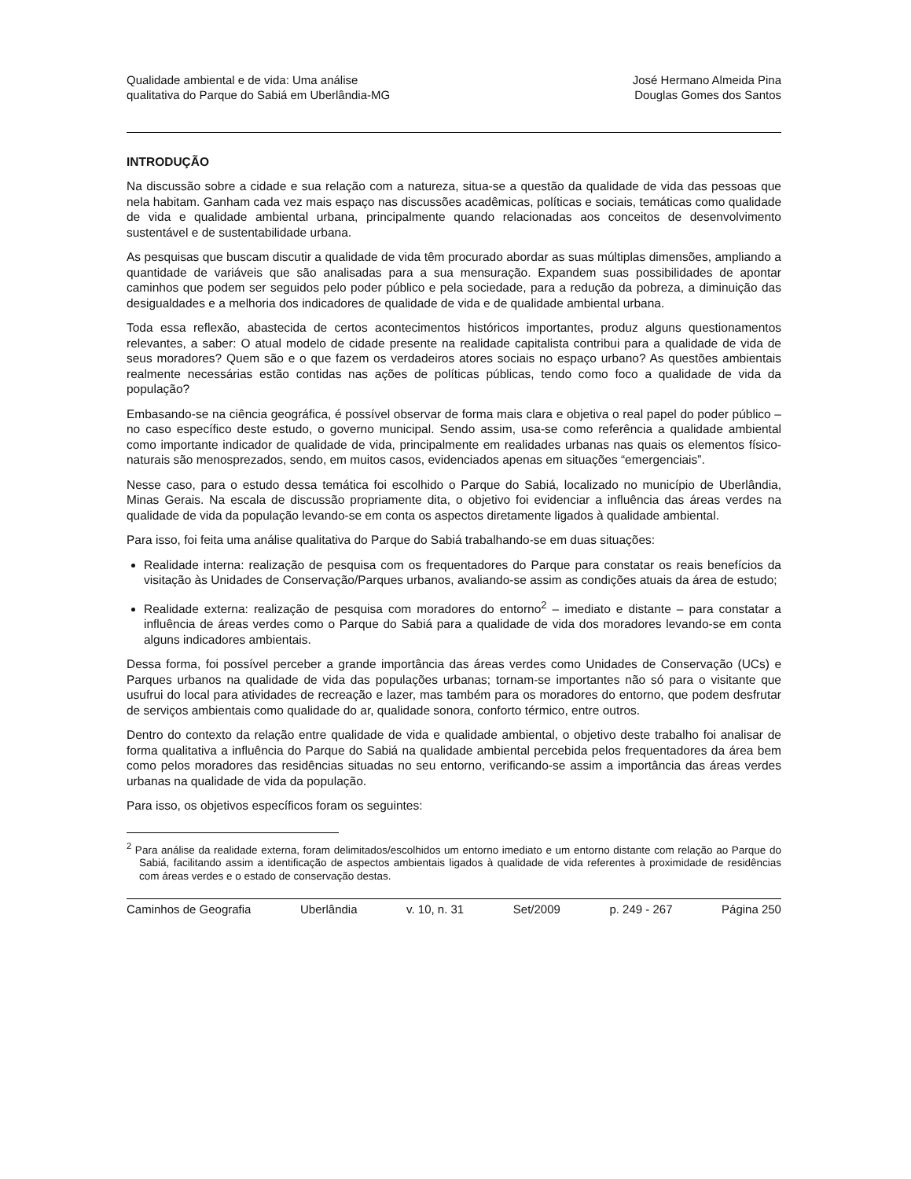Qualidade ambiental e de vida: Uma análise
qualitativa do Parque do Sabiá em Uberlândia-MG
José Hermano Almeida Pina
Douglas Gomes dos Santos
INTRODUÇÃO
Na discussão sobre a cidade e sua relação com a natureza, situa-se a questão da qualidade de vida das pessoas que nela habitam. Ganham cada vez mais espaço nas discussões acadêmicas, políticas e sociais, temáticas como qualidade de vida e qualidade ambiental urbana, principalmente quando relacionadas aos conceitos de desenvolvimento sustentável e de sustentabilidade urbana.
As pesquisas que buscam discutir a qualidade de vida têm procurado abordar as suas múltiplas dimensões, ampliando a quantidade de variáveis que são analisadas para a sua mensuração. Expandem suas possibilidades de apontar caminhos que podem ser seguidos pelo poder público e pela sociedade, para a redução da pobreza, a diminuição das desigualdades e a melhoria dos indicadores de qualidade de vida e de qualidade ambiental urbana.
Toda essa reflexão, abastecida de certos acontecimentos históricos importantes, produz alguns questionamentos relevantes, a saber: O atual modelo de cidade presente na realidade capitalista contribui para a qualidade de vida de seus moradores? Quem são e o que fazem os verdadeiros atores sociais no espaço urbano? As questões ambientais realmente necessárias estão contidas nas ações de políticas públicas, tendo como foco a qualidade de vida da população?
Embasando-se na ciência geográfica, é possível observar de forma mais clara e objetiva o real papel do poder público – no caso específico deste estudo, o governo municipal. Sendo assim, usa-se como referência a qualidade ambiental como importante indicador de qualidade de vida, principalmente em realidades urbanas nas quais os elementos físico-naturais são menosprezados, sendo, em muitos casos, evidenciados apenas em situações “emergenciais”.
Nesse caso, para o estudo dessa temática foi escolhido o Parque do Sabiá, localizado no município de Uberlândia, Minas Gerais. Na escala de discussão propriamente dita, o objetivo foi evidenciar a influência das áreas verdes na qualidade de vida da população levando-se em conta os aspectos diretamente ligados à qualidade ambiental.
Para isso, foi feita uma análise qualitativa do Parque do Sabiá trabalhando-se em duas situações:
Realidade interna: realização de pesquisa com os frequentadores do Parque para constatar os reais benefícios da visitação às Unidades de Conservação/Parques urbanos, avaliando-se assim as condições atuais da área de estudo;
Realidade externa: realização de pesquisa com moradores do entorno<sup>2</sup> – imediato e distante – para constatar a influência de áreas verdes como o Parque do Sabiá para a qualidade de vida dos moradores levando-se em conta alguns indicadores ambientais.
Dessa forma, foi possível perceber a grande importância das áreas verdes como Unidades de Conservação (UCs) e Parques urbanos na qualidade de vida das populações urbanas; tornam-se importantes não só para o visitante que usufrui do local para atividades de recreação e lazer, mas também para os moradores do entorno, que podem desfrutar de serviços ambientais como qualidade do ar, qualidade sonora, conforto térmico, entre outros.
Dentro do contexto da relação entre qualidade de vida e qualidade ambiental, o objetivo deste trabalho foi analisar de forma qualitativa a influência do Parque do Sabiá na qualidade ambiental percebida pelos frequentadores da área bem como pelos moradores das residências situadas no seu entorno, verificando-se assim a importância das áreas verdes urbanas na qualidade de vida da população.
Para isso, os objetivos específicos foram os seguintes:
<sup>2</sup> Para análise da realidade externa, foram delimitados/escolhidos um entorno imediato e um entorno distante com relação ao Parque do Sabiá, facilitando assim a identificação de aspectos ambientais ligados à qualidade de vida referentes à proximidade de residências com áreas verdes e o estado de conservação destas.
Caminhos de Geografia Uberlândia v. 10, n. 31 Set/2009 p. 249 - 267 Página 250